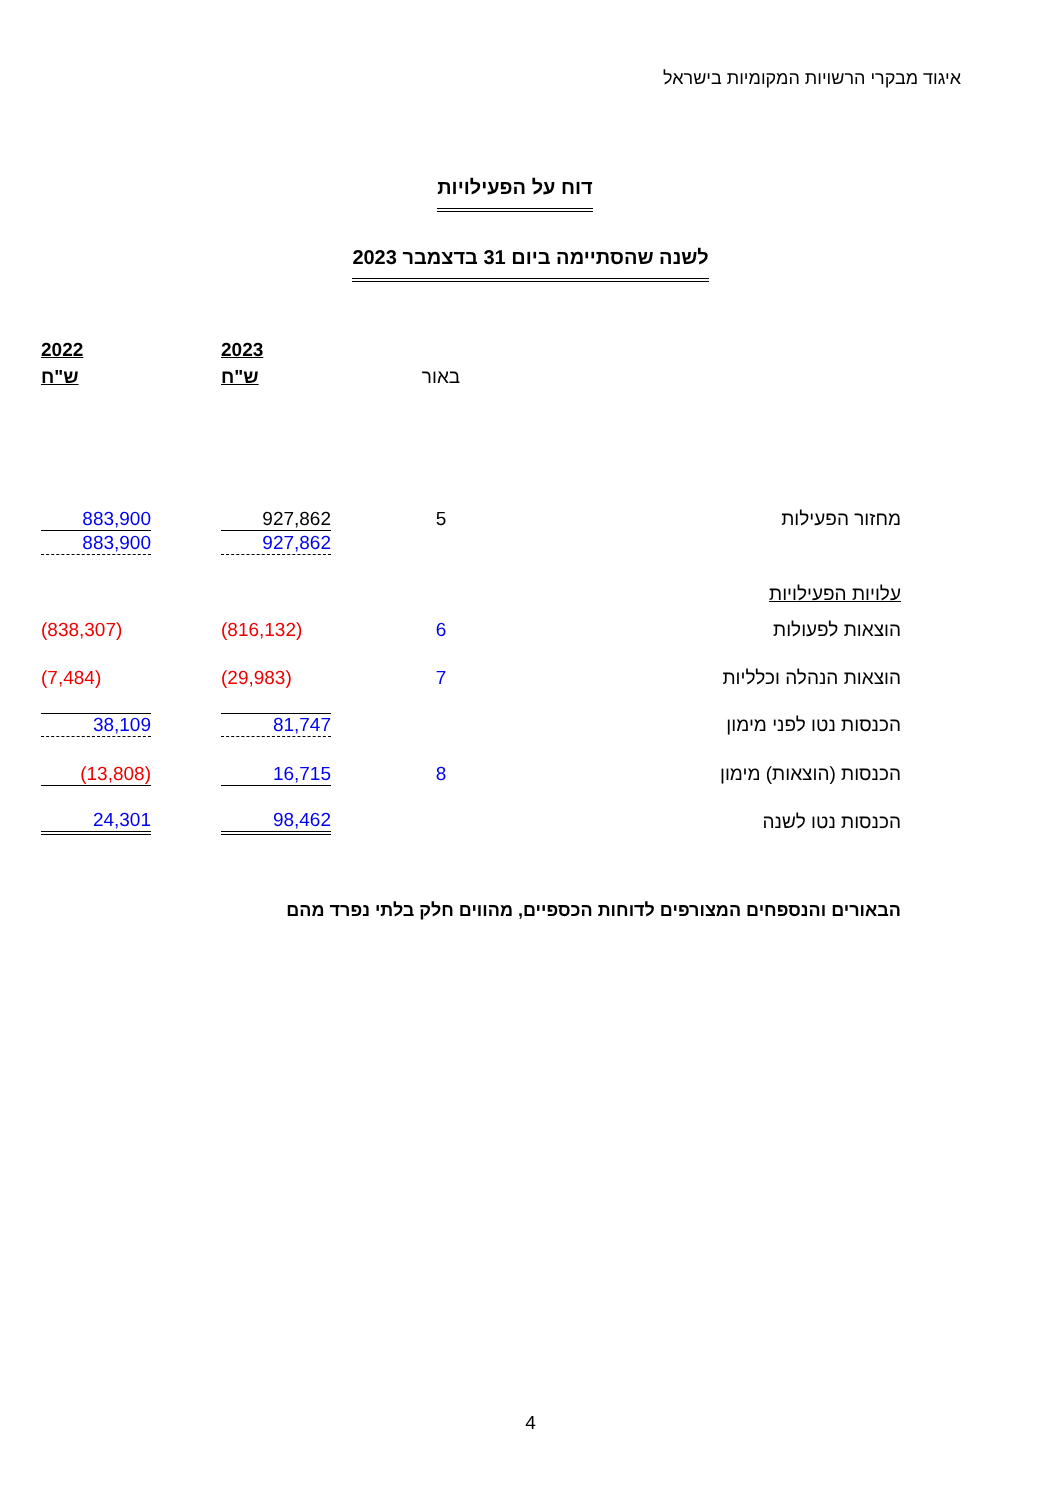איגוד מבקרי הרשויות המקומיות בישראל
דוח על הפעילויות
לשנה שהסתיימה ביום 31 בדצמבר 2023
| | | 2023 | 2022 |
| | באור | ש"ח | ש"ח |
| מחזור הפעילות | 5 | 927,862 | 883,900 |
| | | 927,862 | 883,900 |
| עלויות הפעילויות | | | |
| הוצאות לפעולות | 6 | (816,132) | (838,307) |
| הוצאות הנהלה וכלליות | 7 | (29,983) | (7,484) |
| הכנסות נטו לפני מימון | | 81,747 | 38,109 |
| הכנסות (הוצאות) מימון | 8 | 16,715 | (13,808) |
| הכנסות נטו לשנה | | 98,462 | 24,301 |
הבאורים והנספחים המצורפים לדוחות הכספיים, מהווים חלק בלתי נפרד מהם
4